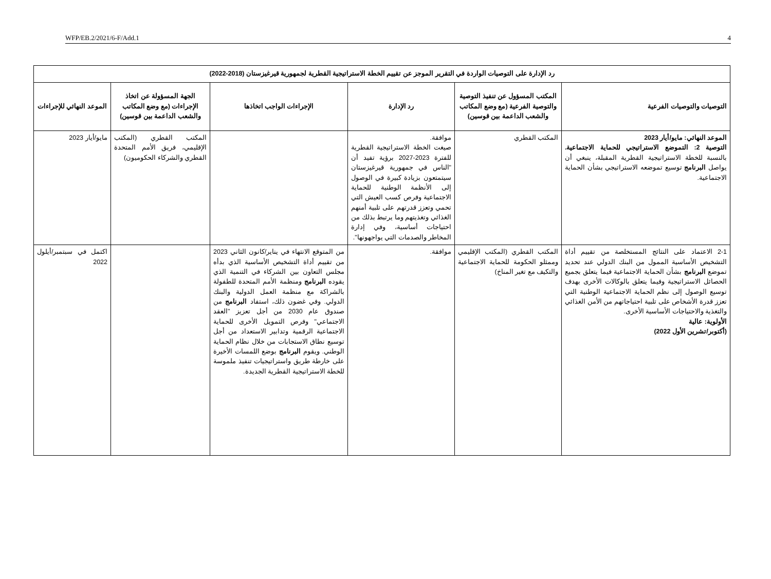WFP/EB.2/2021/6-F/Add.1 4
| رد الإدارة على التوصيات الواردة في التقرير الموجز عن تقييم الخطة الاستراتيجية القطرية لجمهورية قيرغيزستان (2018-2022) | | | | | |
| --- | --- | --- | --- | --- | --- |
| التوصيات والتوصيات الفرعية | المكتب المسؤول عن تنفيذ التوصية والتوصية الفرعية (مع وضع المكاتب والشعب الداعمة بين قوسين) | رد الإدارة | الإجراءات الواجب اتخاذها | الجهة المسؤولة عن اتخاذ الإجراءات (مع وضع المكاتب والشعب الداعمة بين قوسين) | الموعد النهائي للإجراءات |
| الموعد النهائي: مايو/أيار 2023 التوصية 2: التموضع الاستراتيجي للحماية الاجتماعية. بالنسبة للخطة الاستراتيجية القطرية المقبلة، ينبغي أن يواصل البرنامج توسيع تموضعه الاستراتيجي بشأن الحماية الاجتماعية. | المكتب القطري | موافقة. صيغت الخطة الاستراتيجية القطرية للفترة 2023-2027 برؤية تفيد أن "الناس في جمهورية قيرغيزستان سيتمتعون بزيادة كبيرة في الوصول إلى الأنظمة الوطنية للحماية الاجتماعية وفرص كسب العيش التي تحمي وتعزز قدرتهم على تلبية أمنهم الغذائي وتغذيتهم وما يرتبط بذلك من احتياجات أساسية، وفي إدارة المخاطر والصدمات التي يواجهونها". | | المكتب القطري (المكتب الإقليمي، فريق الأمم المتحدة القطري والشركاء الحكوميون) | مايو/أيار 2023 |
| 2-1 الاعتماد على النتائج المستخلصة من تقييم أداة التشخيص الأساسية الممول من البنك الدولي عند تحديد تموضع البرنامج بشأن الحماية الاجتماعية فيما يتعلق بجميع الحصائل الاستراتيجية وفيما يتعلق بالوكالات الأخرى بهدف توسيع الوصول إلى نظم الحماية الاجتماعية الوطنية التي تعزز قدرة الأشخاص على تلبية احتياجاتهم من الأمن الغذائي والتغذية والاحتياجات الأساسية الأخرى. الأولوية: عالية (أكتوبر/تشرين الأول 2022) | المكتب القطري (المكتب الإقليمي وممثلو الحكومة للحماية الاجتماعية والتكيف مع تغير المناخ) | موافقة. | من المتوقع الانتهاء في يناير/كانون الثاني 2023 من تقييم أداة التشخيص الأساسية الذي بدأه مجلس التعاون بين الشركاء في التنمية الذي يقوده البرنامج ومنظمة الأمم المتحدة للطفولة بالشراكة مع منظمة العمل الدولية والبنك الدولي. وفي غضون ذلك، استفاد البرنامج من صندوق عام 2030 من أجل تعزيز "العقد الاجتماعي" وفرص التمويل الأخرى للحماية الاجتماعية الرقمية وتدابير الاستعداد من أجل توسيع نطاق الاستجابات من خلال نظام الحماية الوطني. ويقوم البرنامج بوضع اللمسات الأخيرة على خارطة طريق واستراتيجيات تنفيذ ملموسة للخطة الاستراتيجية القطرية الجديدة. | | اكتمل في سبتمبر/أيلول 2022 |